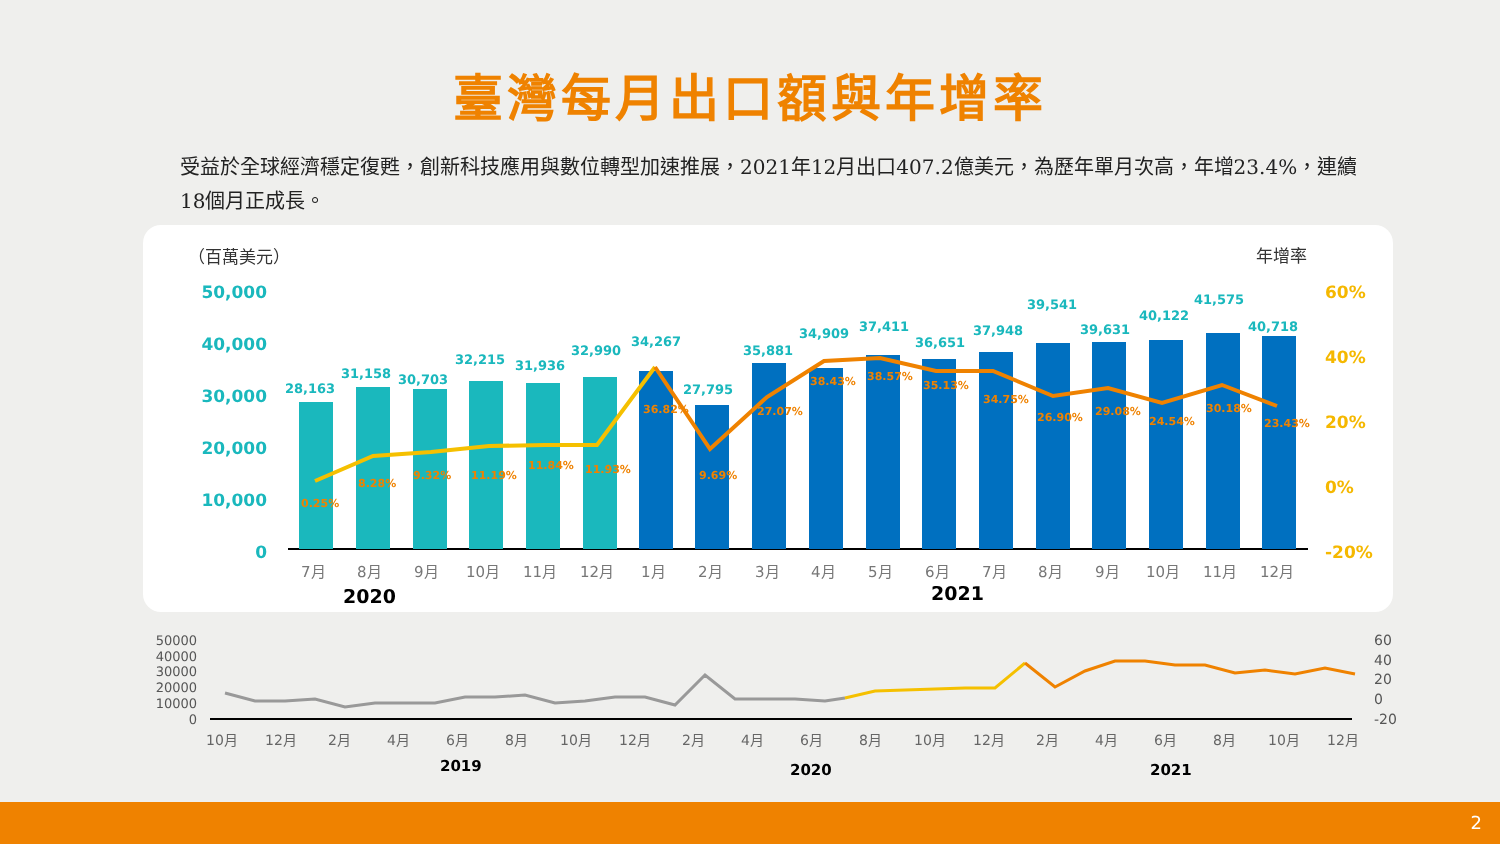臺灣每月出口額與年增率
受益於全球經濟穩定復甦，創新科技應用與數位轉型加速推展，2021年12月出口407.2億美元，為歷年單月次高，年增23.4%，連續18個月正成長。
（百萬美元）
年增率
50,000
40,000
30,000
20,000
10,000
0
60%
40%
20%
0%
-20%
7月
8月
9月
10月
11月
12月
1月
2月
3月
4月
5月
6月
7月
8月
9月
10月
11月
12月
2020
2021
28,163
31,158
30,703
32,215
31,936
32,990
34,267
27,795
35,881
34,909
37,411
36,651
37,948
39,541
39,631
40,122
41,575
40,718
0.25%
8.28%
9.32%
11.19%
11.84%
11.93%
36.82%
9.69%
27.07%
38.43%
38.57%
35.13%
34.75%
26.90%
29.08%
24.54%
30.18%
23.43%
50000
40000
30000
20000
10000
0
60
40
20
0
-20
10月
12月
2月
4月
6月
8月
10月
12月
2月
4月
6月
8月
10月
12月
2月
4月
6月
8月
10月
12月
2019
2020
2021
2